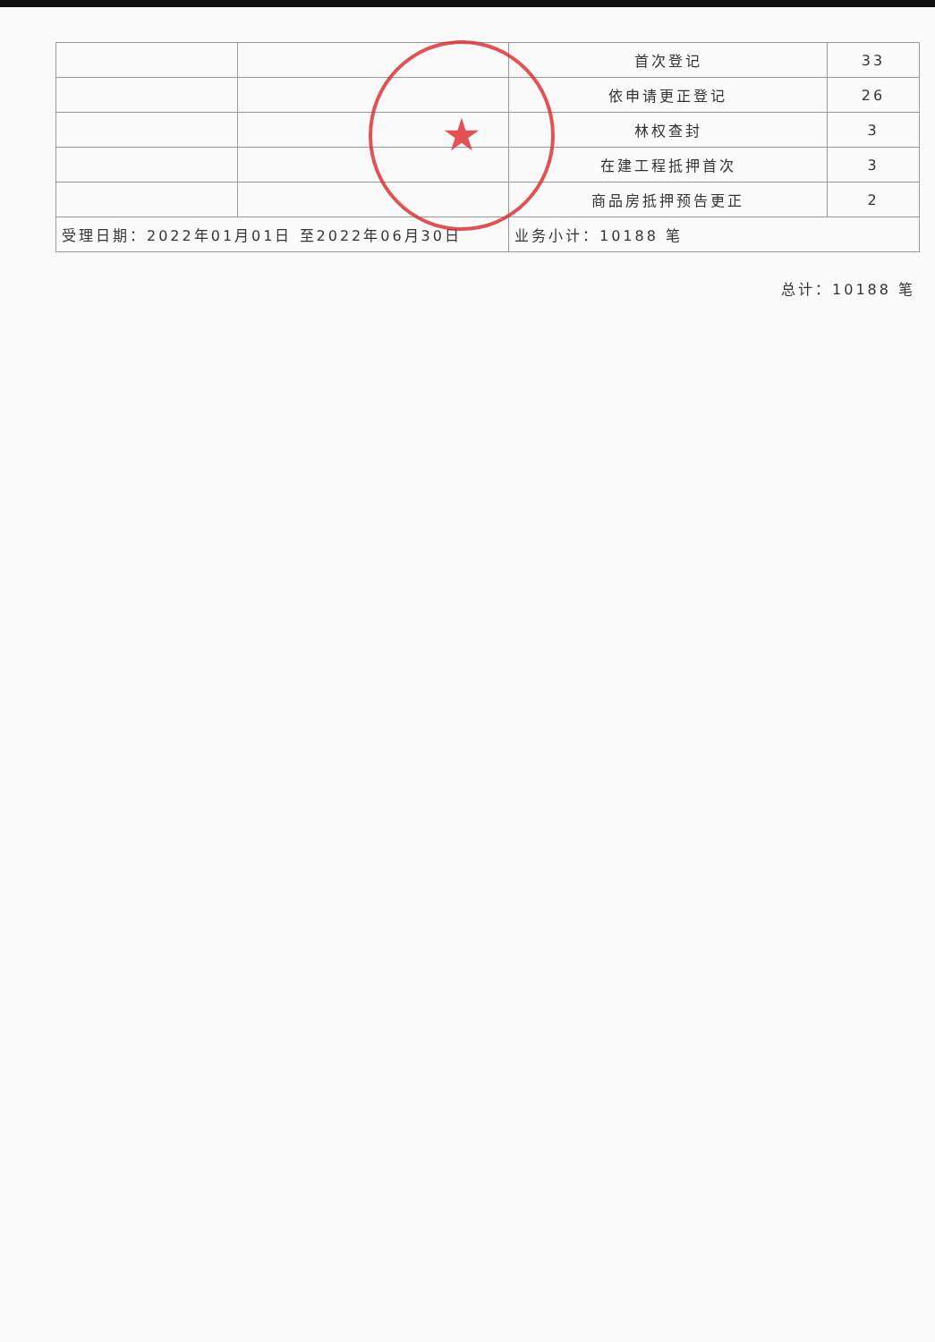| | | 首次登记 | 33 |
| | | 依申请更正登记 | 26 |
| | | 林权查封 | 3 |
| | | 在建工程抵押首次 | 3 |
| | | 商品房抵押预告更正 | 2 |
| 受理日期：2022年01月01日 至2022年06月30日 | | 业务小计：10188 笔 | |
★
总计：10188 笔